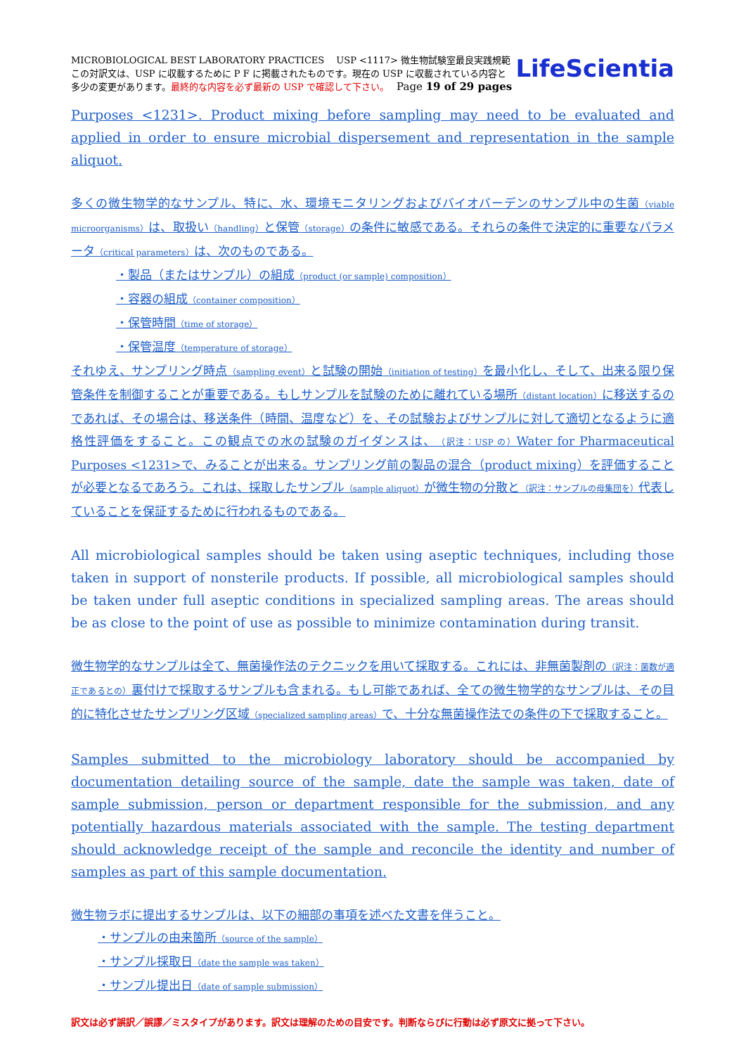MICROBIOLOGICAL BEST LABORATORY PRACTICES　 USP <1117> 微生物試験室最良実践規範
この対訳文は、USP に収載するために P F に掲載されたものです。現在の USP に収載されている内容と
多少の変更があります。最終的な内容を必ず最新の USP で確認して下さい。　 Page 19 of 29 pages
LifeScientia
Purposes <1231>. Product mixing before sampling may need to be evaluated and applied in order to ensure microbial dispersement and representation in the sample aliquot.
多くの微生物学的なサンプル、特に、水、環境モニタリングおよびバイオバーデンのサンプル中の生菌（viable microorganisms）は、取扱い（handling）と保管（storage）の条件に敏感である。それらの条件で決定的に重要なパラメータ（critical parameters）は、次のものである。
・製品（またはサンプル）の組成（product (or sample) composition）
・容器の組成（container composition）
・保管時間（time of storage）
・保管温度（temperature of storage）
それゆえ、サンプリング時点（sampling event）と試験の開始（initiation of testing）を最小化し、そして、出来る限り保管条件を制御することが重要である。もしサンプルを試験のために離れている場所（distant location）に移送するのであれば、その場合は、移送条件（時間、温度など）を、その試験およびサンプルに対して適切となるように適格性評価をすること。この観点での水の試験のガイダンスは、（訳注：USP の）Water for Pharmaceutical Purposes <1231>で、みることが出来る。サンプリング前の製品の混合（product mixing）を評価することが必要となるであろう。これは、採取したサンプル（sample aliquot）が微生物の分散と（訳注：サンプルの母集団を）代表していることを保証するために行われるものである。
All microbiological samples should be taken using aseptic techniques, including those taken in support of nonsterile products. If possible, all microbiological samples should be taken under full aseptic conditions in specialized sampling areas. The areas should be as close to the point of use as possible to minimize contamination during transit.
微生物学的なサンプルは全て、無菌操作法のテクニックを用いて採取する。これには、非無菌製剤の（訳注：菌数が適正であるとの）裏付けで採取するサンプルも含まれる。もし可能であれば、全ての微生物学的なサンプルは、その目的に特化させたサンプリング区域（specialized sampling areas）で、十分な無菌操作法での条件の下で採取すること。
Samples submitted to the microbiology laboratory should be accompanied by documentation detailing source of the sample, date the sample was taken, date of sample submission, person or department responsible for the submission, and any potentially hazardous materials associated with the sample. The testing department should acknowledge receipt of the sample and reconcile the identity and number of samples as part of this sample documentation.
微生物ラボに提出するサンプルは、以下の細部の事項を述べた文書を伴うこと。
・サンプルの由来箇所（source of the sample）
・サンプル採取日（date the sample was taken）
・サンプル提出日（date of sample submission）
訳文は必ず誤訳／誤謬／ミスタイプがあります。訳文は理解のための目安です。判断ならびに行動は必ず原文に拠って下さい。